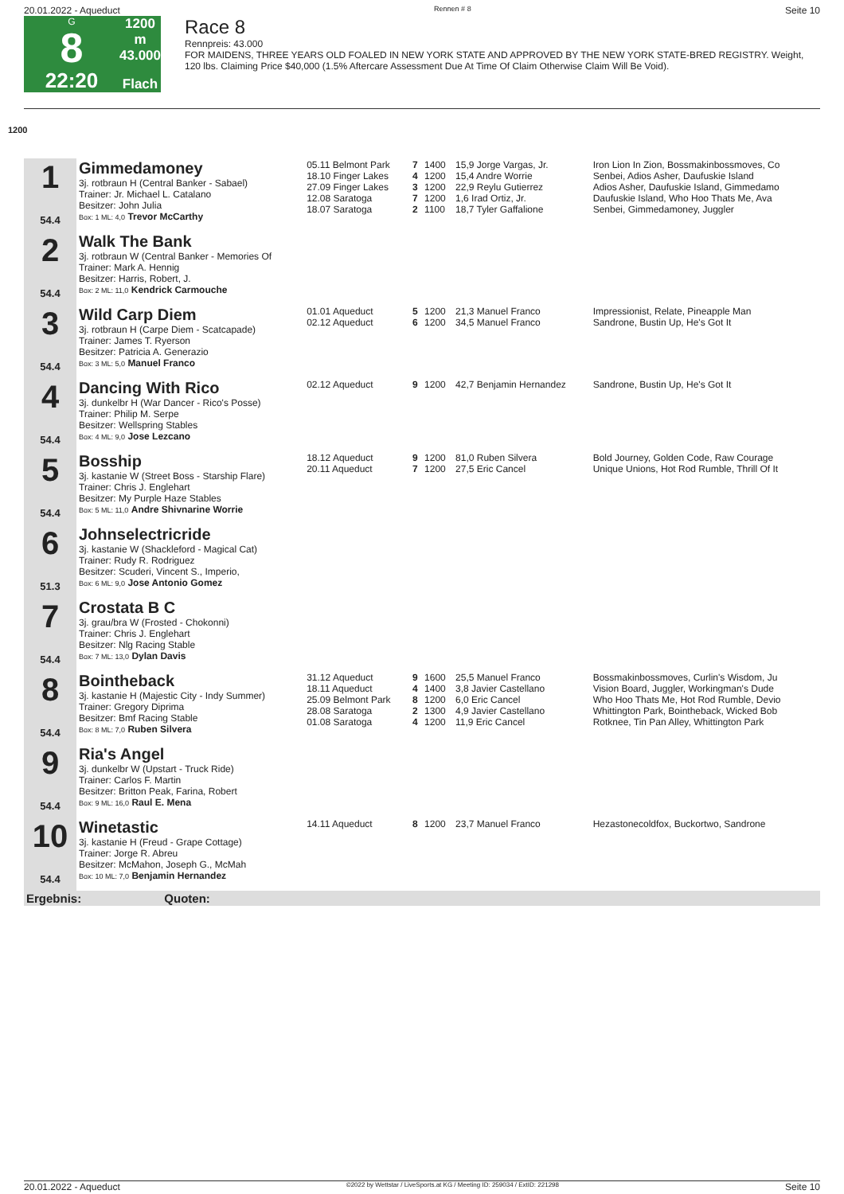20.01.2022 - Aqueduct Rennen # 8 Seite 10
G
8
22:20
1200 m
43.000
Flach
Race 8
Rennpreis: 43.000
FOR MAIDENS, THREE YEARS OLD FOALED IN NEW YORK STATE AND APPROVED BY THE NEW YORK STATE-BRED REGISTRY. Weight, 120 lbs. Claiming Price $40,000 (1.5% Aftercare Assessment Due At Time Of Claim Otherwise Claim Will Be Void).
1200
| 1 54.4 | Gimmedamoney 3j. rotbraun H (Central Banker - Sabael) Trainer: Jr. Michael L. Catalano Besitzer: John Julia Box: 1 ML: 4,0 Trevor McCarthy | 05.11 Belmont Park 18.10 Finger Lakes 27.09 Finger Lakes 12.08 Saratoga 18.07 Saratoga | 7 4 3 7 2 | 1400 1200 1200 1200 1100 | 15,9 Jorge Vargas, Jr. 15,4 Andre Worrie 22,9 Reylu Gutierrez 1,6 Irad Ortiz, Jr. 18,7 Tyler Gaffalione | Iron Lion In Zion, Bossmakinbossmoves, Co Senbei, Adios Asher, Daufuskie Island Adios Asher, Daufuskie Island, Gimmedamo Daufuskie Island, Who Hoo Thats Me, Ava Senbei, Gimmedamoney, Juggler |
| 2 54.4 | Walk The Bank 3j. rotbraun W (Central Banker - Memories Of Trainer: Mark A. Hennig Besitzer: Harris, Robert, J. Box: 2 ML: 11,0 Kendrick Carmouche | | | | | |
| 3 54.4 | Wild Carp Diem 3j. rotbraun H (Carpe Diem - Scatcapade) Trainer: James T. Ryerson Besitzer: Patricia A. Generazio Box: 3 ML: 5,0 Manuel Franco | 01.01 Aqueduct 02.12 Aqueduct | 5 6 | 1200 1200 | 21,3 Manuel Franco 34,5 Manuel Franco | Impressionist, Relate, Pineapple Man Sandrone, Bustin Up, He's Got It |
| 4 54.4 | Dancing With Rico 3j. dunkelbr H (War Dancer - Rico's Posse) Trainer: Philip M. Serpe Besitzer: Wellspring Stables Box: 4 ML: 9,0 Jose Lezcano | 02.12 Aqueduct | 9 | 1200 | 42,7 Benjamin Hernandez | Sandrone, Bustin Up, He's Got It |
| 5 54.4 | Bosship 3j. kastanie W (Street Boss - Starship Flare) Trainer: Chris J. Englehart Besitzer: My Purple Haze Stables Box: 5 ML: 11,0 Andre Shivnarine Worrie | 18.12 Aqueduct 20.11 Aqueduct | 9 7 | 1200 1200 | 81,0 Ruben Silvera 27,5 Eric Cancel | Bold Journey, Golden Code, Raw Courage Unique Unions, Hot Rod Rumble, Thrill Of It |
| 6 51.3 | Johnselectricride 3j. kastanie W (Shackleford - Magical Cat) Trainer: Rudy R. Rodriguez Besitzer: Scuderi, Vincent S., Imperio, Box: 6 ML: 9,0 Jose Antonio Gomez | | | | | |
| 7 54.4 | Crostata B C 3j. grau/bra W (Frosted - Chokonni) Trainer: Chris J. Englehart Besitzer: Nlg Racing Stable Box: 7 ML: 13,0 Dylan Davis | | | | | |
| 8 54.4 | Bointheback 3j. kastanie H (Majestic City - Indy Summer) Trainer: Gregory Diprima Besitzer: Bmf Racing Stable Box: 8 ML: 7,0 Ruben Silvera | 31.12 Aqueduct 18.11 Aqueduct 25.09 Belmont Park 28.08 Saratoga 01.08 Saratoga | 9 4 8 2 4 | 1600 1400 1200 1300 1200 | 25,5 Manuel Franco 3,8 Javier Castellano 6,0 Eric Cancel 4,9 Javier Castellano 11,9 Eric Cancel | Bossmakinbossmoves, Curlin's Wisdom, Ju Vision Board, Juggler, Workingman's Dude Who Hoo Thats Me, Hot Rod Rumble, Devio Whittington Park, Bointheback, Wicked Bob Rotknee, Tin Pan Alley, Whittington Park |
| 9 54.4 | Ria's Angel 3j. dunkelbr W (Upstart - Truck Ride) Trainer: Carlos F. Martin Besitzer: Britton Peak, Farina, Robert Box: 9 ML: 16,0 Raul E. Mena | | | | | |
| 10 54.4 | Winetastic 3j. kastanie H (Freud - Grape Cottage) Trainer: Jorge R. Abreu Besitzer: McMahon, Joseph G., McMah Box: 10 ML: 7,0 Benjamin Hernandez | 14.11 Aqueduct | 8 | 1200 | 23,7 Manuel Franco | Hezastonecoldfox, Buckortwo, Sandrone |
| Ergebnis: Quoten: | | | | | | |
20.01.2022 - Aqueduct ©2022 by Wettstar / LiveSports.at KG / Meeting ID: 259034 / ExtID: 221298 Seite 10